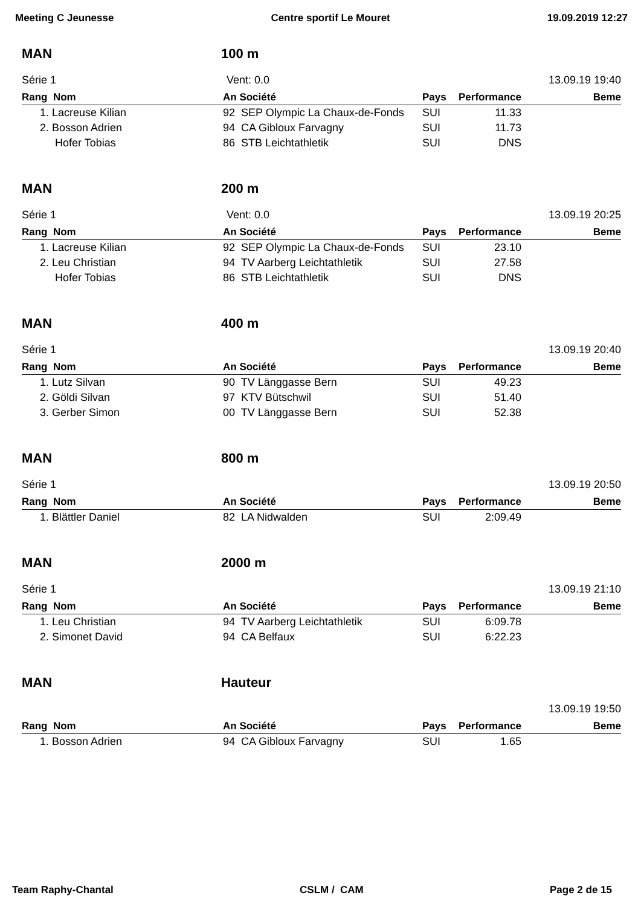Meeting C Jeunesse Centre sportif Le Mouret 19.09.2019 12:27
MAN 100 m
Série 1 Vent: 0.0 13.09.19 19:40
| Rang Nom | An Société | Pays | Performance | Beme |
| --- | --- | --- | --- | --- |
| 1. Lacreuse Kilian | 92 SEP Olympic La Chaux-de-Fonds | SUI | 11.33 | |
| 2. Bosson Adrien | 94 CA Gibloux Farvagny | SUI | 11.73 | |
| Hofer Tobias | 86 STB Leichtathletik | SUI | DNS | |
MAN 200 m
Série 1 Vent: 0.0 13.09.19 20:25
| Rang Nom | An Société | Pays | Performance | Beme |
| --- | --- | --- | --- | --- |
| 1. Lacreuse Kilian | 92 SEP Olympic La Chaux-de-Fonds | SUI | 23.10 | |
| 2. Leu Christian | 94 TV Aarberg Leichtathletik | SUI | 27.58 | |
| Hofer Tobias | 86 STB Leichtathletik | SUI | DNS | |
MAN 400 m
Série 1 13.09.19 20:40
| Rang Nom | An Société | Pays | Performance | Beme |
| --- | --- | --- | --- | --- |
| 1. Lutz Silvan | 90 TV Länggasse Bern | SUI | 49.23 | |
| 2. Göldi Silvan | 97 KTV Bütschwil | SUI | 51.40 | |
| 3. Gerber Simon | 00 TV Länggasse Bern | SUI | 52.38 | |
MAN 800 m
Série 1 13.09.19 20:50
| Rang Nom | An Société | Pays | Performance | Beme |
| --- | --- | --- | --- | --- |
| 1. Blättler Daniel | 82 LA Nidwalden | SUI | 2:09.49 | |
MAN 2000 m
Série 1 13.09.19 21:10
| Rang Nom | An Société | Pays | Performance | Beme |
| --- | --- | --- | --- | --- |
| 1. Leu Christian | 94 TV Aarberg Leichtathletik | SUI | 6:09.78 | |
| 2. Simonet David | 94 CA Belfaux | SUI | 6:22.23 | |
MAN Hauteur
13.09.19 19:50
| Rang Nom | An Société | Pays | Performance | Beme |
| --- | --- | --- | --- | --- |
| 1. Bosson Adrien | 94 CA Gibloux Farvagny | SUI | 1.65 | |
Team Raphy-Chantal CSLM / CAM Page 2 de 15